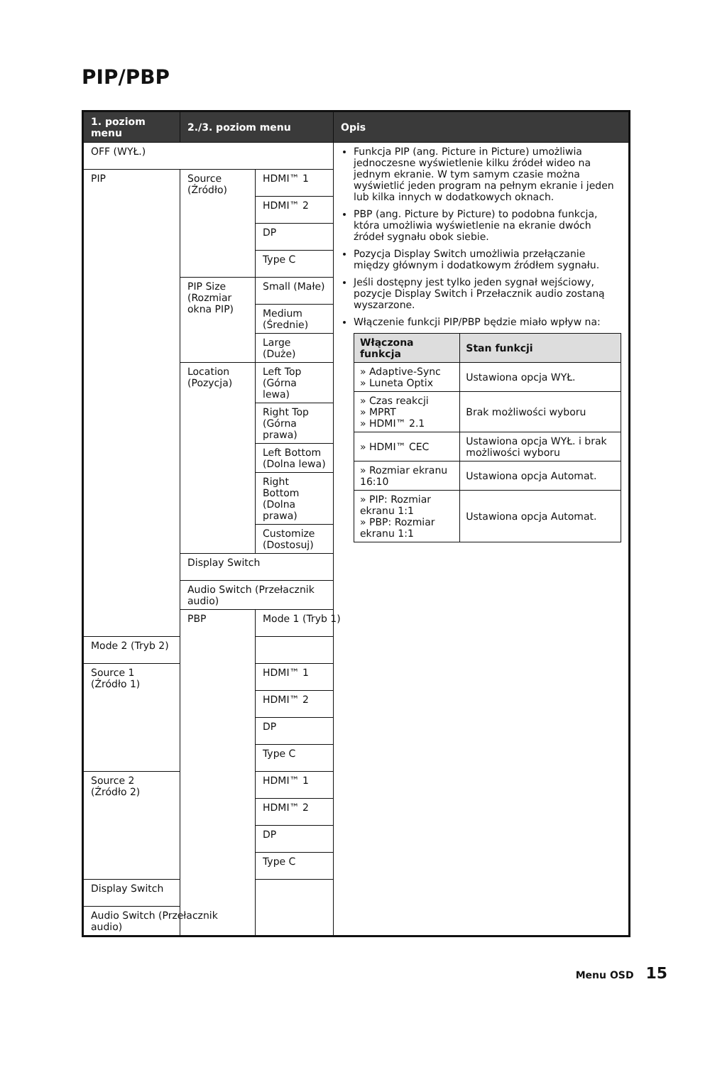PIP/PBP
| 1. poziom menu | 2./3. poziom menu | | Opis |
| --- | --- | --- | --- |
| OFF (WYŁ.) | | | Funkcja PIP (ang. Picture in Picture) umożliwia jednoczesne wyświetlenie kilku źródeł wideo na jednym ekranie. W tym samym czasie można wyświetlić jeden program na pełnym ekranie i jeden lub kilka innych w dodatkowych oknach. PBP (ang. Picture by Picture) to podobna funkcja, która umożliwia wyświetlenie na ekranie dwóch źródeł sygnału obok siebie. Pozycja Display Switch umożliwia przełączanie między głównym i dodatkowym źródłem sygnału. Jeśli dostępny jest tylko jeden sygnał wejściowy, pozycje Display Switch i Przełacznik audio zostaną wyszarzone. Włączenie funkcji PIP/PBP będzie miało wpływ na: / Włączona funkcja / Stan funkcji / / --- / --- / / » Adaptive-Sync » Luneta Optix / Ustawiona opcja WYŁ. / / » Czas reakcji » MPRT » HDMI™ 2.1 / Brak możliwości wyboru / / » HDMI™ CEC / Ustawiona opcja WYŁ. i brak możliwości wyboru / / » Rozmiar ekranu 16:10 / Ustawiona opcja Automat. / / » PIP: Rozmiar ekranu 1:1 » PBP: Rozmiar ekranu 1:1 / Ustawiona opcja Automat. / |
| PIP | Source (Źródło) | HDMI™ 1 | |
| | | HDMI™ 2 | |
| | | DP | |
| | | Type C | |
| | PIP Size (Rozmiar okna PIP) | Small (Małe) | |
| | | Medium (Średnie) | |
| | | Large (Duże) | |
| | Location (Pozycja) | Left Top (Górna lewa) | |
| | | Right Top (Górna prawa) | |
| | | Left Bottom (Dolna lewa) | |
| | | Right Bottom (Dolna prawa) | |
| | | Customize (Dostosuj) | |
| | Display Switch | | |
| | Audio Switch (Przełacznik audio) | | |
| | PBP | Mode 1 (Tryb 1) | |
| Mode 2 (Tryb 2) | | | |
| Source 1 (Źródło 1) | | HDMI™ 1 | |
| | | HDMI™ 2 | |
| | | DP | |
| | | Type C | |
| Source 2 (Źródło 2) | | HDMI™ 1 | |
| | | HDMI™ 2 | |
| | | DP | |
| | | Type C | |
| Display Switch | | | |
| Audio Switch (Przełacznik audio) | | | |
Menu OSD 15